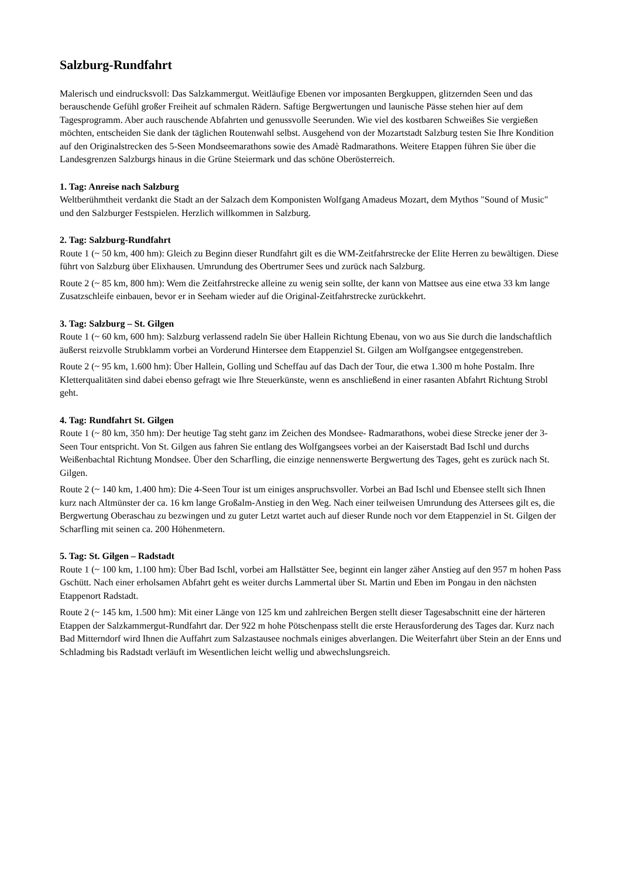Salzburg-Rundfahrt
Malerisch und eindrucksvoll: Das Salzkammergut. Weitläufige Ebenen vor imposanten Bergkuppen, glitzernden Seen und das berauschende Gefühl großer Freiheit auf schmalen Rädern. Saftige Bergwertungen und launische Pässe stehen hier auf dem Tagesprogramm. Aber auch rauschende Abfahrten und genussvolle Seerunden. Wie viel des kostbaren Schweißes Sie vergießen möchten, entscheiden Sie dank der täglichen Routenwahl selbst. Ausgehend von der Mozartstadt Salzburg testen Sie Ihre Kondition auf den Originalstrecken des 5-Seen Mondseemarathons sowie des Amadè Radmarathons. Weitere Etappen führen Sie über die Landesgrenzen Salzburgs hinaus in die Grüne Steiermark und das schöne Oberösterreich.
1. Tag: Anreise nach Salzburg
Weltberühmtheit verdankt die Stadt an der Salzach dem Komponisten Wolfgang Amadeus Mozart, dem Mythos "Sound of Music" und den Salzburger Festspielen. Herzlich willkommen in Salzburg.
2. Tag: Salzburg-Rundfahrt
Route 1 (~ 50 km, 400 hm): Gleich zu Beginn dieser Rundfahrt gilt es die WM-Zeitfahrstrecke der Elite Herren zu bewältigen. Diese führt von Salzburg über Elixhausen. Umrundung des Obertrumer Sees und zurück nach Salzburg.
Route 2 (~ 85 km, 800 hm): Wem die Zeitfahrstrecke alleine zu wenig sein sollte, der kann von Mattsee aus eine etwa 33 km lange Zusatzschleife einbauen, bevor er in Seeham wieder auf die Original-Zeitfahrstrecke zurückkehrt.
3. Tag: Salzburg – St. Gilgen
Route 1 (~ 60 km, 600 hm): Salzburg verlassend radeln Sie über Hallein Richtung Ebenau, von wo aus Sie durch die landschaftlich äußerst reizvolle Strubklamm vorbei an Vorderund Hintersee dem Etappenziel St. Gilgen am Wolfgangsee entgegenstreben.
Route 2 (~ 95 km, 1.600 hm): Über Hallein, Golling und Scheffau auf das Dach der Tour, die etwa 1.300 m hohe Postalm. Ihre Kletterqualitäten sind dabei ebenso gefragt wie Ihre Steuerkünste, wenn es anschließend in einer rasanten Abfahrt Richtung Strobl geht.
4. Tag: Rundfahrt St. Gilgen
Route 1 (~ 80 km, 350 hm): Der heutige Tag steht ganz im Zeichen des Mondsee- Radmarathons, wobei diese Strecke jener der 3-Seen Tour entspricht. Von St. Gilgen aus fahren Sie entlang des Wolfgangsees vorbei an der Kaiserstadt Bad Ischl und durchs Weißenbachtal Richtung Mondsee. Über den Scharfling, die einzige nennenswerte Bergwertung des Tages, geht es zurück nach St. Gilgen.
Route 2 (~ 140 km, 1.400 hm): Die 4-Seen Tour ist um einiges anspruchsvoller. Vorbei an Bad Ischl und Ebensee stellt sich Ihnen kurz nach Altmünster der ca. 16 km lange Großalm-Anstieg in den Weg. Nach einer teilweisen Umrundung des Attersees gilt es, die Bergwertung Oberaschau zu bezwingen und zu guter Letzt wartet auch auf dieser Runde noch vor dem Etappenziel in St. Gilgen der Scharfling mit seinen ca. 200 Höhenmetern.
5. Tag: St. Gilgen – Radstadt
Route 1 (~ 100 km, 1.100 hm): Über Bad Ischl, vorbei am Hallstätter See, beginnt ein langer zäher Anstieg auf den 957 m hohen Pass Gschütt. Nach einer erholsamen Abfahrt geht es weiter durchs Lammertal über St. Martin und Eben im Pongau in den nächsten Etappenort Radstadt.
Route 2 (~ 145 km, 1.500 hm): Mit einer Länge von 125 km und zahlreichen Bergen stellt dieser Tagesabschnitt eine der härteren Etappen der Salzkammergut-Rundfahrt dar. Der 922 m hohe Pötschenpass stellt die erste Herausforderung des Tages dar. Kurz nach Bad Mitterndorf wird Ihnen die Auffahrt zum Salzastausee nochmals einiges abverlangen. Die Weiterfahrt über Stein an der Enns und Schladming bis Radstadt verläuft im Wesentlichen leicht wellig und abwechslungsreich.